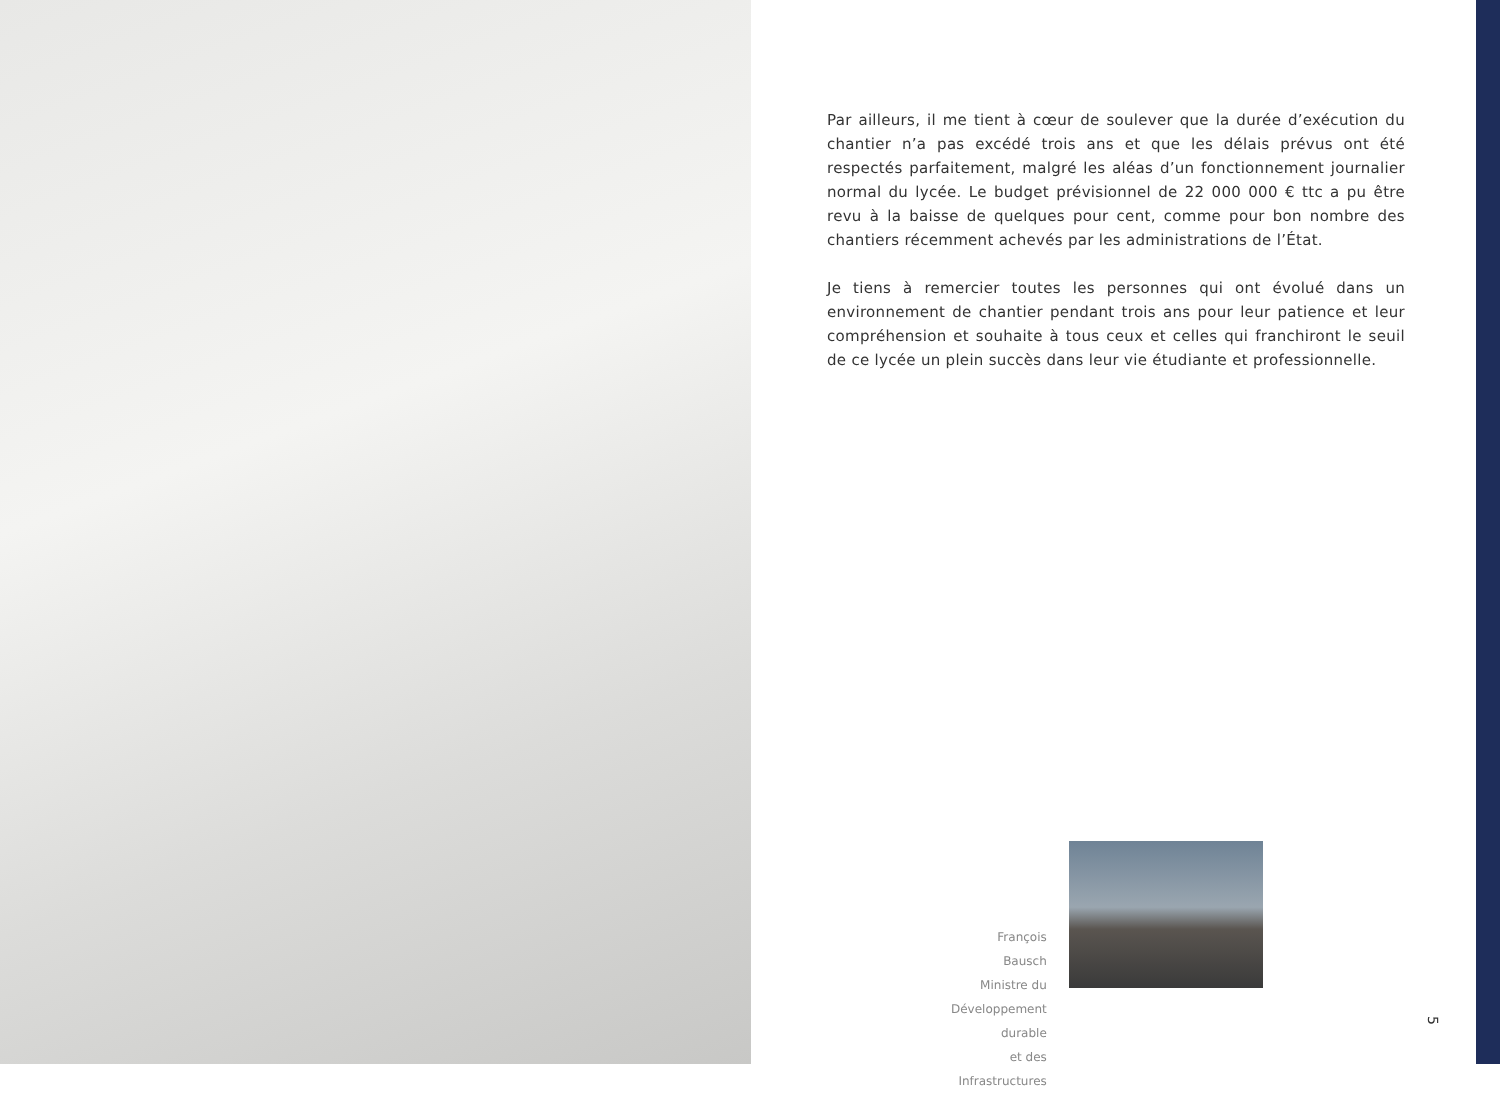Par ailleurs, il me tient à cœur de soulever que la durée d’exécution du chantier n’a pas excédé trois ans et que les délais prévus ont été respectés parfaitement, malgré les aléas d’un fonctionnement journalier normal du lycée. Le budget prévisionnel de 22 000 000 € ttc a pu être revu à la baisse de quelques pour cent, comme pour bon nombre des chantiers récemment achevés par les administrations de l’État.
Je tiens à remercier toutes les personnes qui ont évolué dans un environnement de chantier pendant trois ans pour leur patience et leur compréhension et souhaite à tous ceux et celles qui franchiront le seuil de ce lycée un plein succès dans leur vie étudiante et professionnelle.
François Bausch
Ministre du Développement durable
et des Infrastructures
5